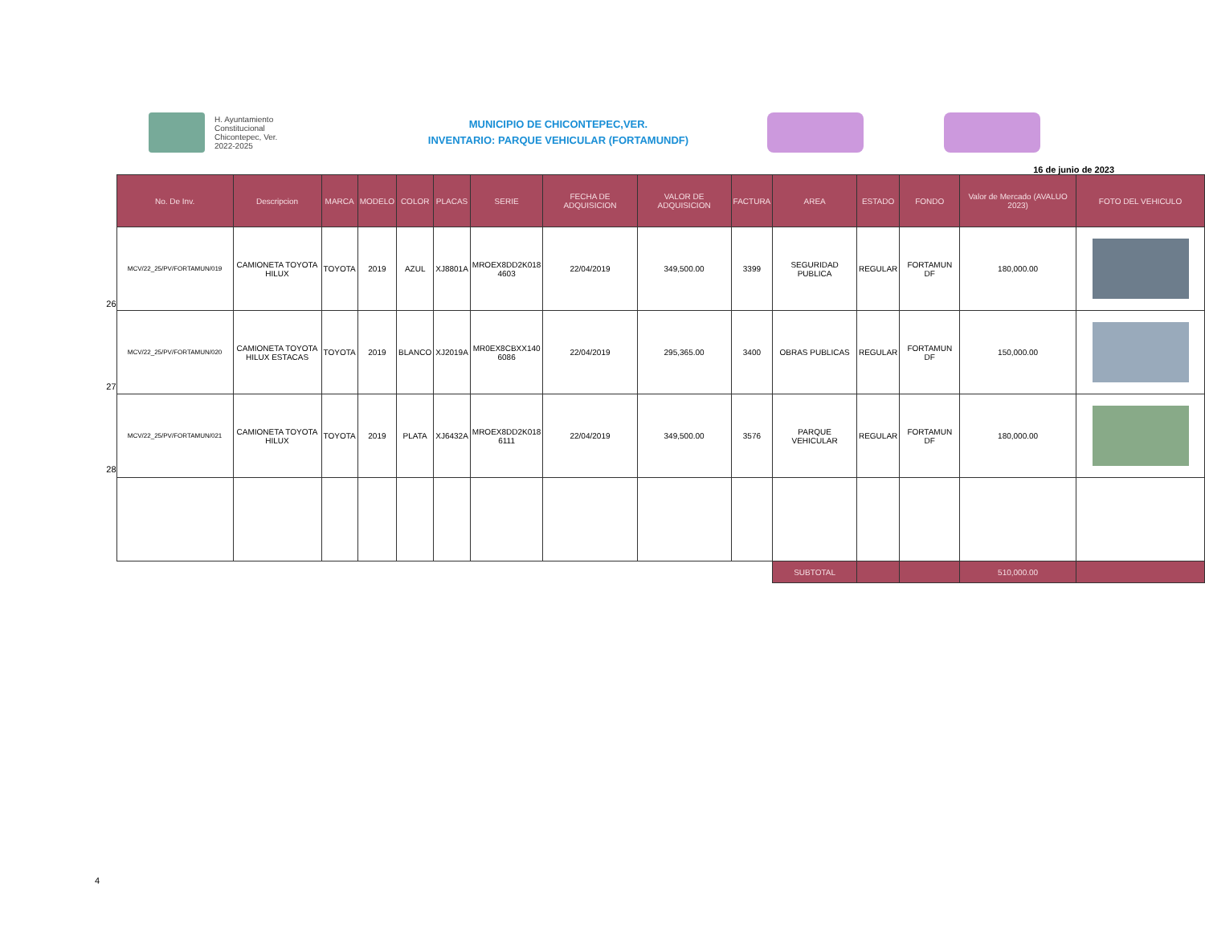H. Ayuntamiento
Constitucional
Chicontepec, Ver.
2022-2025
MUNICIPIO DE CHICONTEPEC,VER.
INVENTARIO: PARQUE VEHICULAR (FORTAMUNDF)
16 de junio de 2023
26
27
28
| No. De Inv. | Descripcion | MARCA | MODELO | COLOR | PLACAS | SERIE | FECHA DE ADQUISICION | VALOR DE ADQUISICION | FACTURA | AREA | ESTADO | FONDO | Valor de Mercado (AVALUO 2023) | FOTO DEL VEHICULO |
| --- | --- | --- | --- | --- | --- | --- | --- | --- | --- | --- | --- | --- | --- | --- |
| MCV/22_25/PV/FORTAMUN/019 | CAMIONETA TOYOTA HILUX | TOYOTA | 2019 | AZUL | XJ8801A | MROEX8DD2K018 4603 | 22/04/2019 | 349,500.00 | 3399 | SEGURIDAD PUBLICA | REGULAR | FORTAMUN DF | 180,000.00 | |
| MCV/22_25/PV/FORTAMUN/020 | CAMIONETA TOYOTA HILUX ESTACAS | TOYOTA | 2019 | BLANCO | XJ2019A | MR0EX8CBXX140 6086 | 22/04/2019 | 295,365.00 | 3400 | OBRAS PUBLICAS | REGULAR | FORTAMUN DF | 150,000.00 | |
| MCV/22_25/PV/FORTAMUN/021 | CAMIONETA TOYOTA HILUX | TOYOTA | 2019 | PLATA | XJ6432A | MROEX8DD2K018 6111 | 22/04/2019 | 349,500.00 | 3576 | PARQUE VEHICULAR | REGULAR | FORTAMUN DF | 180,000.00 | |
| | | | | | | | | | | SUBTOTAL | | | 510,000.00 | |
4